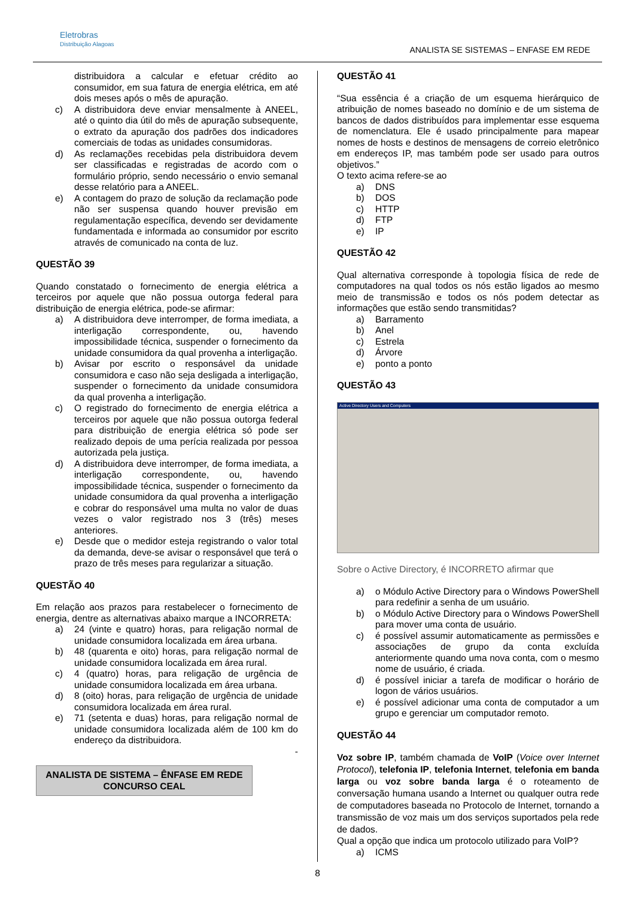Eletrobras
Distribuição Alagoas
ANALISTA SE SISTEMAS – ENFASE EM REDE
distribuidora a calcular e efetuar crédito ao consumidor, em sua fatura de energia elétrica, em até dois meses após o mês de apuração.
c) A distribuidora deve enviar mensalmente à ANEEL, até o quinto dia útil do mês de apuração subsequente, o extrato da apuração dos padrões dos indicadores comerciais de todas as unidades consumidoras.
d) As reclamações recebidas pela distribuidora devem ser classificadas e registradas de acordo com o formulário próprio, sendo necessário o envio semanal desse relatório para a ANEEL.
e) A contagem do prazo de solução da reclamação pode não ser suspensa quando houver previsão em regulamentação específica, devendo ser devidamente fundamentada e informada ao consumidor por escrito através de comunicado na conta de luz.
QUESTÃO 39
Quando constatado o fornecimento de energia elétrica a terceiros por aquele que não possua outorga federal para distribuição de energia elétrica, pode-se afirmar:
a) A distribuidora deve interromper, de forma imediata, a interligação correspondente, ou, havendo impossibilidade técnica, suspender o fornecimento da unidade consumidora da qual provenha a interligação.
b) Avisar por escrito o responsável da unidade consumidora e caso não seja desligada a interligação, suspender o fornecimento da unidade consumidora da qual provenha a interligação.
c) O registrado do fornecimento de energia elétrica a terceiros por aquele que não possua outorga federal para distribuição de energia elétrica só pode ser realizado depois de uma perícia realizada por pessoa autorizada pela justiça.
d) A distribuidora deve interromper, de forma imediata, a interligação correspondente, ou, havendo impossibilidade técnica, suspender o fornecimento da unidade consumidora da qual provenha a interligação e cobrar do responsável uma multa no valor de duas vezes o valor registrado nos 3 (três) meses anteriores.
e) Desde que o medidor esteja registrando o valor total da demanda, deve-se avisar o responsável que terá o prazo de três meses para regularizar a situação.
QUESTÃO 40
Em relação aos prazos para restabelecer o fornecimento de energia, dentre as alternativas abaixo marque a INCORRETA:
a) 24 (vinte e quatro) horas, para religação normal de unidade consumidora localizada em área urbana.
b) 48 (quarenta e oito) horas, para religação normal de unidade consumidora localizada em área rural.
c) 4 (quatro) horas, para religação de urgência de unidade consumidora localizada em área urbana.
d) 8 (oito) horas, para religação de urgência de unidade consumidora localizada em área rural.
e) 71 (setenta e duas) horas, para religação normal de unidade consumidora localizada além de 100 km do endereço da distribuidora.
-
ANALISTA DE SISTEMA – ÊNFASE EM REDE
CONCURSO CEAL
QUESTÃO 41
“Sua essência é a criação de um esquema hierárquico de atribuição de nomes baseado no domínio e de um sistema de bancos de dados distribuídos para implementar esse esquema de nomenclatura. Ele é usado principalmente para mapear nomes de hosts e destinos de mensagens de correio eletrônico em endereços IP, mas também pode ser usado para outros objetivos.”
O texto acima refere-se ao
a) DNS
b) DOS
c) HTTP
d) FTP
e) IP
QUESTÃO 42
Qual alternativa corresponde à topologia física de rede de computadores na qual todos os nós estão ligados ao mesmo meio de transmissão e todos os nós podem detectar as informações que estão sendo transmitidas?
a) Barramento
b) Anel
c) Estrela
d) Árvore
e) ponto a ponto
QUESTÃO 43
Active Directory Users and Computers
Sobre o Active Directory, é INCORRETO afirmar que
a) o Módulo Active Directory para o Windows PowerShell para redefinir a senha de um usuário.
b) o Módulo Active Directory para o Windows PowerShell para mover uma conta de usuário.
c) é possível assumir automaticamente as permissões e associações de grupo da conta excluída anteriormente quando uma nova conta, com o mesmo nome de usuário, é criada.
d) é possível iniciar a tarefa de modificar o horário de logon de vários usuários.
e) é possível adicionar uma conta de computador a um grupo e gerenciar um computador remoto.
QUESTÃO 44
Voz sobre IP, também chamada de VoIP (Voice over Internet Protocol), telefonia IP, telefonia Internet, telefonia em banda larga ou voz sobre banda larga é o roteamento de conversação humana usando a Internet ou qualquer outra rede de computadores baseada no Protocolo de Internet, tornando a transmissão de voz mais um dos serviços suportados pela rede de dados.
Qual a opção que indica um protocolo utilizado para VoIP?
a) ICMS
8